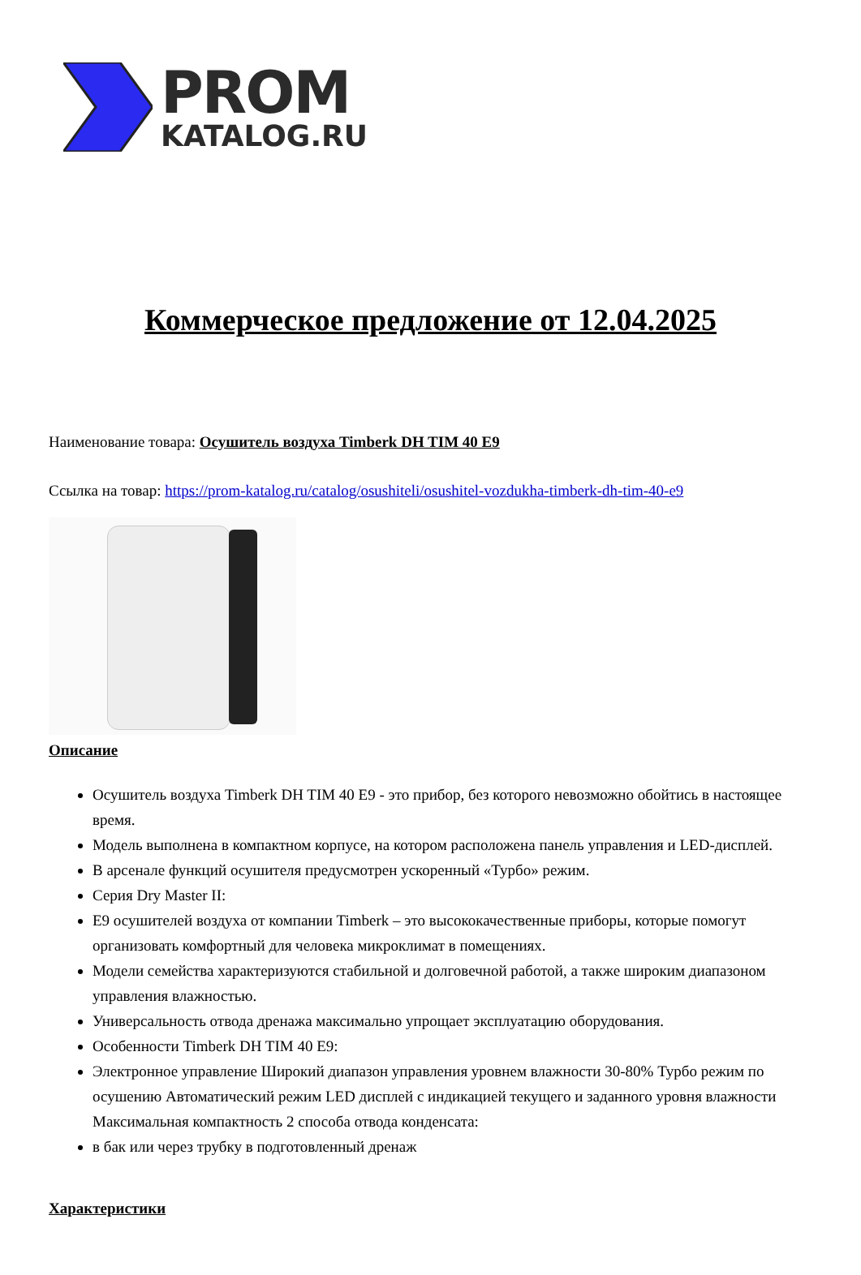PROM
KATALOG.RU
Коммерческое предложение от 12.04.2025
Наименование товара: Осушитель воздуха Timberk DH TIM 40 E9
Ссылка на товар: https://prom-katalog.ru/catalog/osushiteli/osushitel-vozdukha-timberk-dh-tim-40-e9
Описание
Осушитель воздуха Timberk DH TIM 40 E9 - это прибор, без которого невозможно обойтись в настоящее время.
Модель выполнена в компактном корпусе, на котором расположена панель управления и LED-дисплей.
В арсенале функций осушителя предусмотрен ускоренный «Турбо» режим.
Серия Dry Master II:
E9 осушителей воздуха от компании Timberk – это высококачественные приборы, которые помогут организовать комфортный для человека микроклимат в помещениях.
Модели семейства характеризуются стабильной и долговечной работой, а также широким диапазоном управления влажностью.
Универсальность отвода дренажа максимально упрощает эксплуатацию оборудования.
Особенности Timberk DH TIM 40 E9:
Электронное управление Широкий диапазон управления уровнем влажности 30-80% Турбо режим по осушению Автоматический режим LED дисплей с индикацией текущего и заданного уровня влажности Максимальная компактность 2 способа отвода конденсата:
в бак или через трубку в подготовленный дренаж
Характеристики